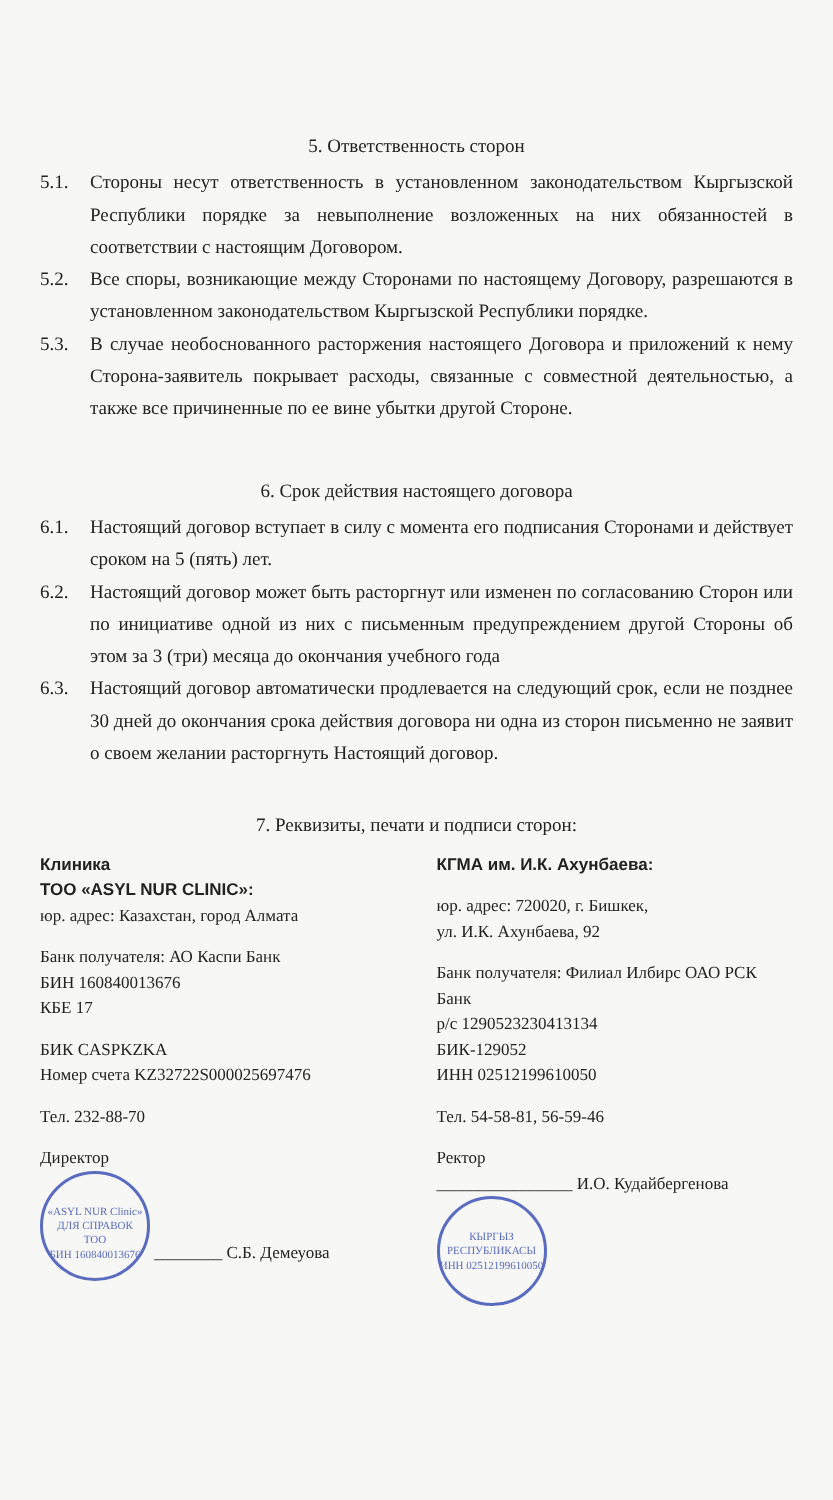5. Ответственность сторон
5.1. Стороны несут ответственность в установленном законодательством Кыргызской Республики порядке за невыполнение возложенных на них обязанностей в соответствии с настоящим Договором.
5.2. Все споры, возникающие между Сторонами по настоящему Договору, разрешаются в установленном законодательством Кыргызской Республики порядке.
5.3. В случае необоснованного расторжения настоящего Договора и приложений к нему Сторона-заявитель покрывает расходы, связанные с совместной деятельностью, а также все причиненные по ее вине убытки другой Стороне.
6. Срок действия настоящего договора
6.1. Настоящий договор вступает в силу с момента его подписания Сторонами и действует сроком на 5 (пять) лет.
6.2. Настоящий договор может быть расторгнут или изменен по согласованию Сторон или по инициативе одной из них с письменным предупреждением другой Стороны об этом за 3 (три) месяца до окончания учебного года
6.3. Настоящий договор автоматически продлевается на следующий срок, если не позднее 30 дней до окончания срока действия договора ни одна из сторон письменно не заявит о своем желании расторгнуть Настоящий договор.
7. Реквизиты, печати и подписи сторон:
Клиника
ТОО «ASYL NUR CLINIC»:
юр. адрес: Казахстан, город Алмата
Банк получателя: АО Каспи Банк
БИН 160840013676
КБЕ 17
БИК CASPKZKA
Номер счета KZ32722S000025697476
Тел. 232-88-70
Директор
«ASYL NUR Clinic»
ДЛЯ СПРАВОК
ТОО
БИН 160840013676 ________ С.Б. Демеуова
КГМА им. И.К. Ахунбаева:
юр. адрес: 720020, г. Бишкек,
ул. И.К. Ахунбаева, 92
Банк получателя: Филиал Илбирс ОАО РСК Банк
р/с 1290523230413134
БИК-129052
ИНН 02512199610050
Тел. 54-58-81, 56-59-46
Ректор
________________ И.О. Кудайбергенова
КЫРГЫЗ РЕСПУБЛИКАСЫ
ИНН 02512199610050